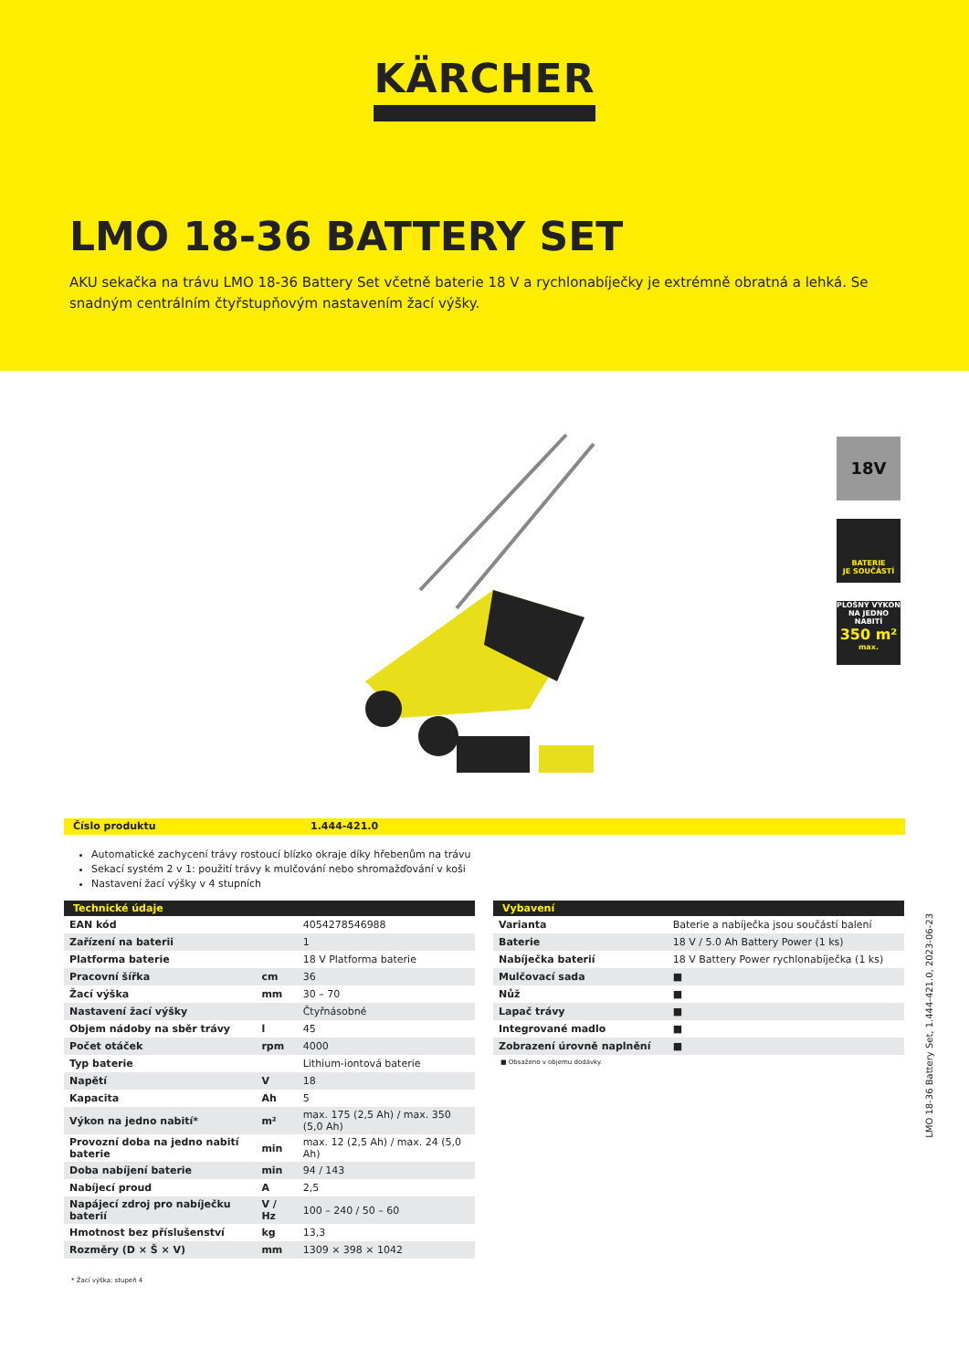KÄRCHER
LMO 18-36 BATTERY SET
AKU sekačka na trávu LMO 18-36 Battery Set včetně baterie 18 V a rychlonabíječky je extrémně obratná a lehká. Se snadným centrálním čtyřstupňovým nastavením žací výšky.
18V
BATERIE
JE SOUČÁSTÍ
PLOŠNÝ VÝKON NA JEDNO NABITÍ
350 m²
max.
Číslo produktu 1.444-421.0
Automatické zachycení trávy rostoucí blízko okraje díky hřebenům na trávu
Sekací systém 2 v 1: použití trávy k mulčování nebo shromažďování v koši
Nastavení žací výšky v 4 stupních
| Technické údaje | | |
| --- | --- | --- |
| EAN kód | | 4054278546988 |
| Zařízení na baterii | | 1 |
| Platforma baterie | | 18 V Platforma baterie |
| Pracovní šířka | cm | 36 |
| Žací výška | mm | 30 – 70 |
| Nastavení žací výšky | | Čtyřnásobné |
| Objem nádoby na sběr trávy | l | 45 |
| Počet otáček | rpm | 4000 |
| Typ baterie | | Lithium-iontová baterie |
| Napětí | V | 18 |
| Kapacita | Ah | 5 |
| Výkon na jedno nabití* | m² | max. 175 (2,5 Ah) / max. 350 (5,0 Ah) |
| Provozní doba na jedno nabití baterie | min | max. 12 (2,5 Ah) / max. 24 (5,0 Ah) |
| Doba nabíjení baterie | min | 94 / 143 |
| Nabíjecí proud | A | 2,5 |
| Napájecí zdroj pro nabíječku baterií | V / Hz | 100 – 240 / 50 – 60 |
| Hmotnost bez příslušenství | kg | 13,3 |
| Rozměry (D × Š × V) | mm | 1309 × 398 × 1042 |
* Žací výška: stupeň 4
| Vybavení | |
| --- | --- |
| Varianta | Baterie a nabíječka jsou součástí balení |
| Baterie | 18 V / 5.0 Ah Battery Power (1 ks) |
| Nabíječka baterií | 18 V Battery Power rychlonabíječka (1 ks) |
| Mulčovací sada | ■ |
| Nůž | ■ |
| Lapač trávy | ■ |
| Integrované madlo | ■ |
| Zobrazení úrovně naplnění | ■ |
■ Obsaženo v objemu dodávky.
LMO 18-36 Battery Set, 1.444-421.0, 2023-06-23